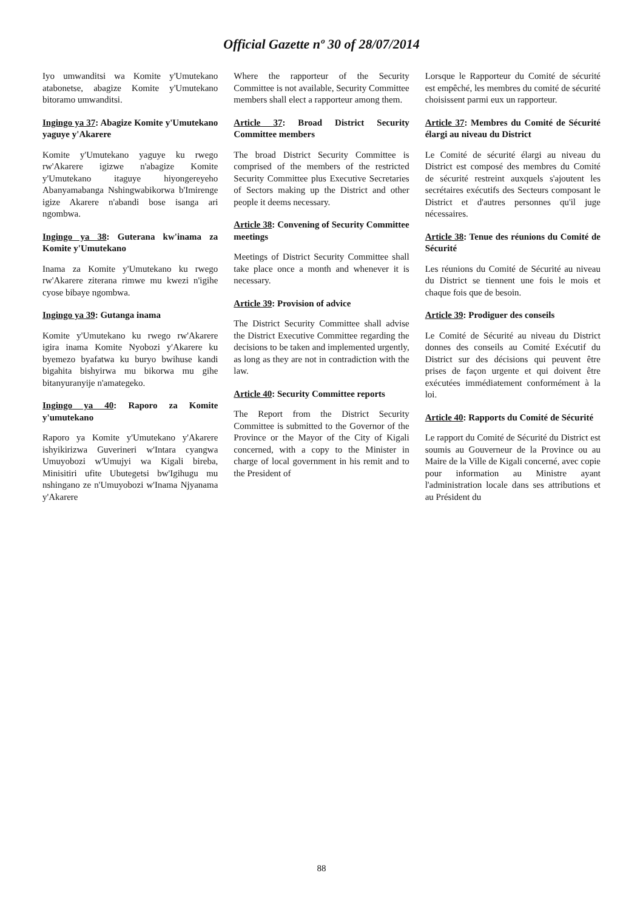Official Gazette nº 30 of 28/07/2014
Iyo umwanditsi wa Komite y'Umutekano atabonetse, abagize Komite y'Umutekano bitoramo umwanditsi.
Ingingo ya 37: Abagize Komite y'Umutekano yaguye y'Akarere
Komite y'Umutekano yaguye ku rwego rw'Akarere igizwe n'abagize Komite y'Umutekano itaguye hiyongereyeho Abanyamabanga Nshingwabikorwa b'Imirenge igize Akarere n'abandi bose isanga ari ngombwa.
Ingingo ya 38: Guterana kw'inama za Komite y'Umutekano
Inama za Komite y'Umutekano ku rwego rw'Akarere ziterana rimwe mu kwezi n'igihe cyose bibaye ngombwa.
Ingingo ya 39: Gutanga inama
Komite y'Umutekano ku rwego rw'Akarere igira inama Komite Nyobozi y'Akarere ku byemezo byafatwa ku buryo bwihuse kandi bigahita bishyirwa mu bikorwa mu gihe bitanyuranyije n'amategeko.
Ingingo ya 40: Raporo za Komite y'umutekano
Raporo ya Komite y'Umutekano y'Akarere ishyikirizwa Guverineri w'Intara cyangwa Umuyobozi w'Umujyi wa Kigali bireba, Minisitiri ufite Ubutegetsi bw'Igihugu mu nshingano ze n'Umuyobozi w'Inama Njyanama y'Akarere
Where the rapporteur of the Security Committee is not available, Security Committee members shall elect a rapporteur among them.
Article 37: Broad District Security Committee members
The broad District Security Committee is comprised of the members of the restricted Security Committee plus Executive Secretaries of Sectors making up the District and other people it deems necessary.
Article 38: Convening of Security Committee meetings
Meetings of District Security Committee shall take place once a month and whenever it is necessary.
Article 39: Provision of advice
The District Security Committee shall advise the District Executive Committee regarding the decisions to be taken and implemented urgently, as long as they are not in contradiction with the law.
Article 40: Security Committee reports
The Report from the District Security Committee is submitted to the Governor of the Province or the Mayor of the City of Kigali concerned, with a copy to the Minister in charge of local government in his remit and to the President of
Lorsque le Rapporteur du Comité de sécurité est empêché, les membres du comité de sécurité choisissent parmi eux un rapporteur.
Article 37: Membres du Comité de Sécurité élargi au niveau du District
Le Comité de sécurité élargi au niveau du District est composé des membres du Comité de sécurité restreint auxquels s'ajoutent les secrétaires exécutifs des Secteurs composant le District et d'autres personnes qu'il juge nécessaires.
Article 38: Tenue des réunions du Comité de Sécurité
Les réunions du Comité de Sécurité au niveau du District se tiennent une fois le mois et chaque fois que de besoin.
Article 39: Prodiguer des conseils
Le Comité de Sécurité au niveau du District donnes des conseils au Comité Exécutif du District sur des décisions qui peuvent être prises de façon urgente et qui doivent être exécutées immédiatement conformément à la loi.
Article 40: Rapports du Comité de Sécurité
Le rapport du Comité de Sécurité du District est soumis au Gouverneur de la Province ou au Maire de la Ville de Kigali concerné, avec copie pour information au Ministre ayant l'administration locale dans ses attributions et au Président du
88